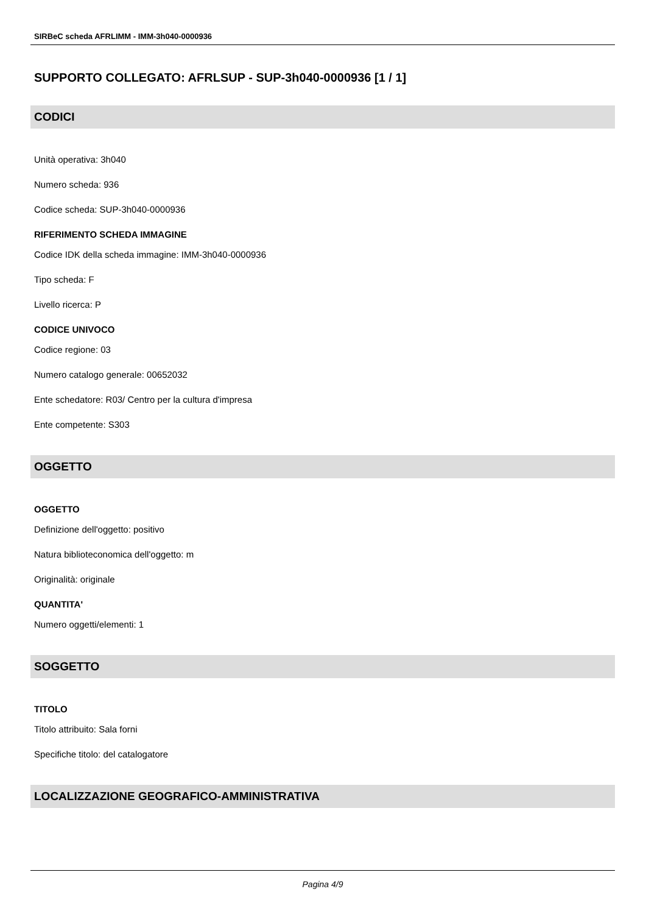SIRBeC scheda AFRLIMM - IMM-3h040-0000936
SUPPORTO COLLEGATO: AFRLSUP - SUP-3h040-0000936 [1 / 1]
CODICI
Unità operativa: 3h040
Numero scheda: 936
Codice scheda: SUP-3h040-0000936
RIFERIMENTO SCHEDA IMMAGINE
Codice IDK della scheda immagine: IMM-3h040-0000936
Tipo scheda: F
Livello ricerca: P
CODICE UNIVOCO
Codice regione: 03
Numero catalogo generale: 00652032
Ente schedatore: R03/ Centro per la cultura d'impresa
Ente competente: S303
OGGETTO
OGGETTO
Definizione dell'oggetto: positivo
Natura biblioteconomica dell'oggetto: m
Originalità: originale
QUANTITA'
Numero oggetti/elementi: 1
SOGGETTO
TITOLO
Titolo attribuito: Sala forni
Specifiche titolo: del catalogatore
LOCALIZZAZIONE GEOGRAFICO-AMMINISTRATIVA
Pagina 4/9